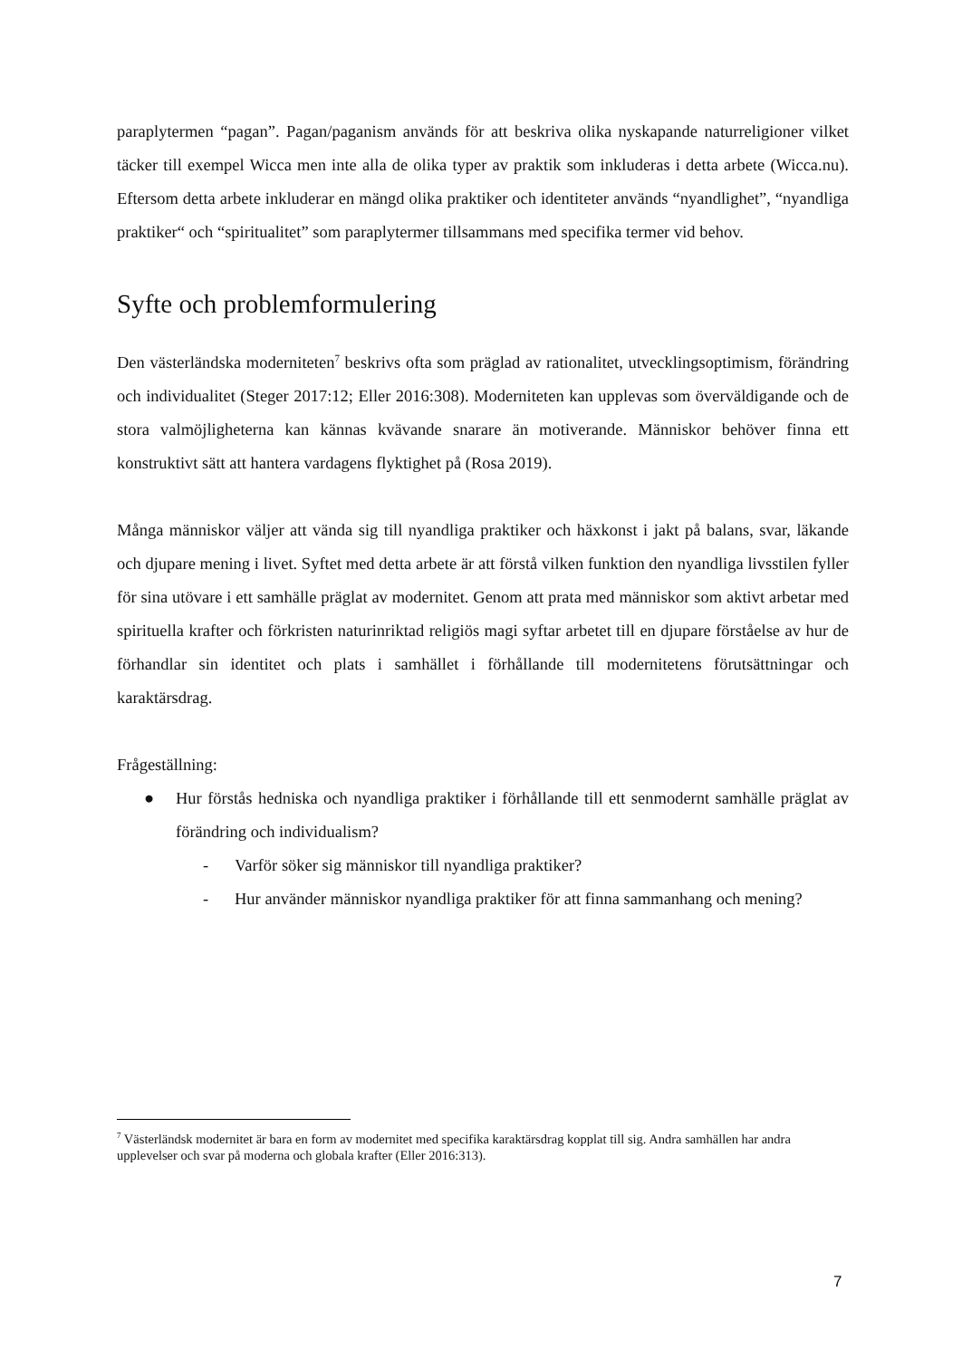paraplytermen “pagan”. Pagan/paganism används för att beskriva olika nyskapande naturreligioner vilket täcker till exempel Wicca men inte alla de olika typer av praktik som inkluderas i detta arbete (Wicca.nu). Eftersom detta arbete inkluderar en mängd olika praktiker och identiteter används “nyandlighet”, “nyandliga praktiker“ och “spiritualitet” som paraplytermer tillsammans med specifika termer vid behov.
Syfte och problemformulering
Den västerländska moderniteten<sup>7</sup> beskrivs ofta som präglad av rationalitet, utvecklingsoptimism, förändring och individualitet (Steger 2017:12; Eller 2016:308). Moderniteten kan upplevas som överväldigande och de stora valmöjligheterna kan kännas kvävande snarare än motiverande. Människor behöver finna ett konstruktivt sätt att hantera vardagens flyktighet på (Rosa 2019).
Många människor väljer att vända sig till nyandliga praktiker och häxkonst i jakt på balans, svar, läkande och djupare mening i livet. Syftet med detta arbete är att förstå vilken funktion den nyandliga livsstilen fyller för sina utövare i ett samhälle präglat av modernitet. Genom att prata med människor som aktivt arbetar med spirituella krafter och förkristen naturinriktad religiös magi syftar arbetet till en djupare förståelse av hur de förhandlar sin identitet och plats i samhället i förhållande till modernitetens förutsättningar och karaktärsdrag.
Frågeställning:
● Hur förstås hedniska och nyandliga praktiker i förhållande till ett senmodernt samhälle präglat av förändring och individualism?
- Varför söker sig människor till nyandliga praktiker?
- Hur använder människor nyandliga praktiker för att finna sammanhang och mening?
<sup>7</sup> Västerländsk modernitet är bara en form av modernitet med specifika karaktärsdrag kopplat till sig. Andra samhällen har andra upplevelser och svar på moderna och globala krafter (Eller 2016:313).
7